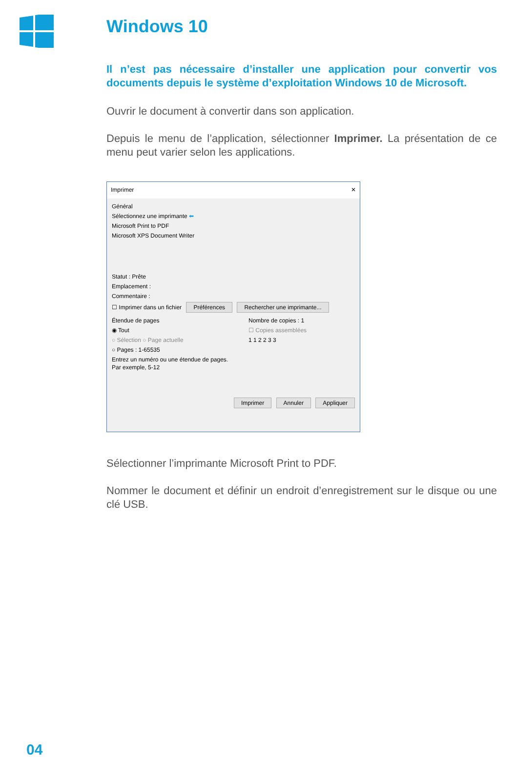Windows 10
Il n’est pas nécessaire d’installer une application pour convertir vos documents depuis le système d’exploitation Windows 10 de Microsoft.
Ouvrir le document à convertir dans son application.
Depuis le menu de l’application, sélectionner Imprimer. La présentation de ce menu peut varier selon les applications.
Imprimer ✕
Général
Sélectionnez une imprimante ⬅
Microsoft Print to PDF
Microsoft XPS Document Writer
Statut : Prête
Emplacement :
Commentaire :
☐ Imprimer dans un fichier Préférences Rechercher une imprimante...
Étendue de pages
◉ Tout
○ Sélection ○ Page actuelle
○ Pages : 1-65535
Entrez un numéro ou une étendue de pages. Par exemple, 5-12
Nombre de copies : 1
☐ Copies assemblées
1 1 2 2 3 3
Imprimer Annuler Appliquer
Sélectionner l’imprimante Microsoft Print to PDF.
Nommer le document et définir un endroit d’enregistrement sur le disque ou une clé USB.
04